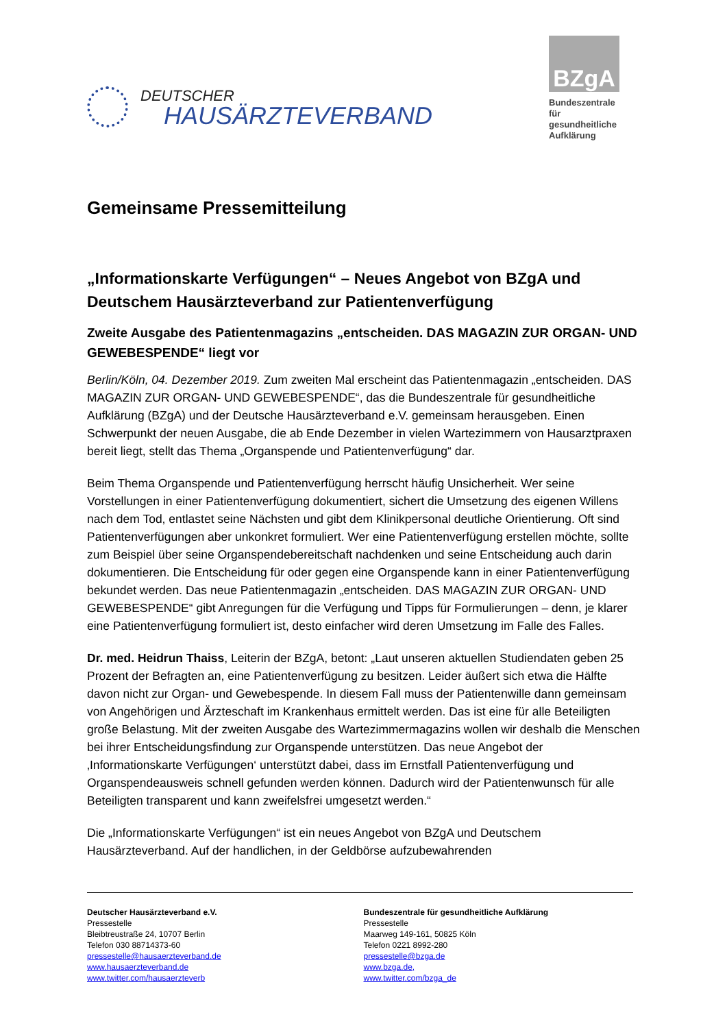DEUTSCHER
HAUSÄRZTEVERBAND
BZgA
Bundeszentrale für gesundheitliche Aufklärung
Gemeinsame Pressemitteilung
„Informationskarte Verfügungen“ – Neues Angebot von BZgA und Deutschem Hausärzteverband zur Patientenverfügung
Zweite Ausgabe des Patientenmagazins „entscheiden. DAS MAGAZIN ZUR ORGAN- UND GEWEBESPENDE“ liegt vor
Berlin/Köln, 04. Dezember 2019. Zum zweiten Mal erscheint das Patientenmagazin „entscheiden. DAS MAGAZIN ZUR ORGAN- UND GEWEBESPENDE“, das die Bundeszentrale für gesundheitliche Aufklärung (BZgA) und der Deutsche Hausärzteverband e.V. gemeinsam herausgeben. Einen Schwerpunkt der neuen Ausgabe, die ab Ende Dezember in vielen Wartezimmern von Hausarztpraxen bereit liegt, stellt das Thema „Organspende und Patientenverfügung“ dar.
Beim Thema Organspende und Patientenverfügung herrscht häufig Unsicherheit. Wer seine Vorstellungen in einer Patientenverfügung dokumentiert, sichert die Umsetzung des eigenen Willens nach dem Tod, entlastet seine Nächsten und gibt dem Klinikpersonal deutliche Orientierung. Oft sind Patientenverfügungen aber unkonkret formuliert. Wer eine Patientenverfügung erstellen möchte, sollte zum Beispiel über seine Organspendebereitschaft nachdenken und seine Entscheidung auch darin dokumentieren. Die Entscheidung für oder gegen eine Organspende kann in einer Patientenverfügung bekundet werden. Das neue Patientenmagazin „entscheiden. DAS MAGAZIN ZUR ORGAN- UND GEWEBESPENDE“ gibt Anregungen für die Verfügung und Tipps für Formulierungen – denn, je klarer eine Patientenverfügung formuliert ist, desto einfacher wird deren Umsetzung im Falle des Falles.
Dr. med. Heidrun Thaiss, Leiterin der BZgA, betont: „Laut unseren aktuellen Studiendaten geben 25 Prozent der Befragten an, eine Patientenverfügung zu besitzen. Leider äußert sich etwa die Hälfte davon nicht zur Organ- und Gewebespende. In diesem Fall muss der Patientenwille dann gemeinsam von Angehörigen und Ärzteschaft im Krankenhaus ermittelt werden. Das ist eine für alle Beteiligten große Belastung. Mit der zweiten Ausgabe des Wartezimmermagazins wollen wir deshalb die Menschen bei ihrer Entscheidungsfindung zur Organspende unterstützen. Das neue Angebot der ‚Informationskarte Verfügungen‘ unterstützt dabei, dass im Ernstfall Patientenverfügung und Organspendeausweis schnell gefunden werden können. Dadurch wird der Patientenwunsch für alle Beteiligten transparent und kann zweifelsfrei umgesetzt werden.“
Die „Informationskarte Verfügungen“ ist ein neues Angebot von BZgA und Deutschem Hausärzteverband. Auf der handlichen, in der Geldbörse aufzubewahrenden
Deutscher Hausärzteverband e.V.
Pressestelle
Bleibtreustraße 24, 10707 Berlin
Telefon 030 88714373-60
pressestelle@hausaerzteverband.de
www.hausaerzteverband.de
www.twitter.com/hausaerzteverb
Bundeszentrale für gesundheitliche Aufklärung
Pressestelle
Maarweg 149-161, 50825 Köln
Telefon 0221 8992-280
pressestelle@bzga.de
www.bzga.de,
www.twitter.com/bzga_de